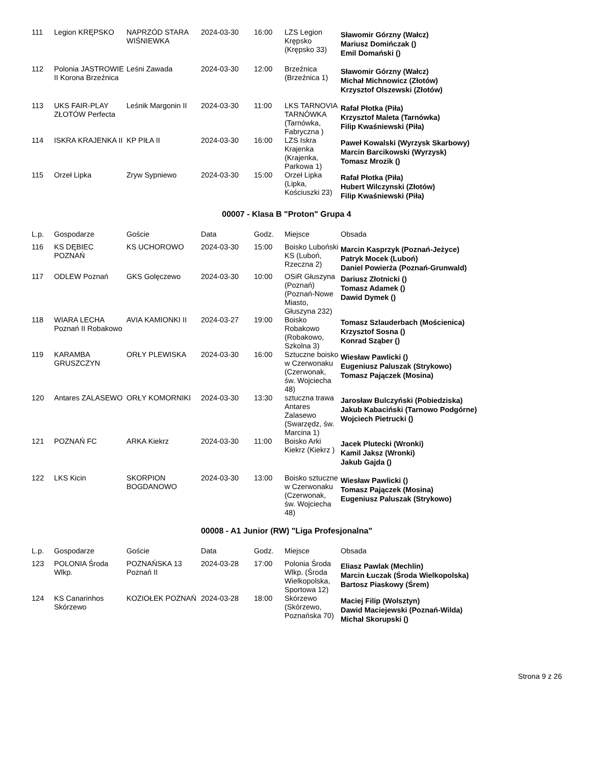| 111 | Legion KRĘPSKO | NAPRZÓD STARA WIŚNIEWKA | 2024-03-30 | 16:00 | LZS Legion Krępsko (Krępsko 33) | Sławomir Górzny (Wałcz) Mariusz Domińczak () Emil Domański () |
| 112 | Polonia JASTROWIE II Korona Brzeźnica | Leśni Zawada | 2024-03-30 | 12:00 | Brzeźnica (Brzeźnica 1) | Sławomir Górzny (Wałcz) Michał Michnowicz (Złotów) Krzysztof Olszewski (Złotów) |
| 113 | UKS FAIR-PLAY ZŁOTÓW Perfecta | Leśnik Margonin II | 2024-03-30 | 11:00 | LKS TARNOVIA TARNÓWKA (Tarnówka, Fabryczna ) | Rafał Płotka (Piła) Krzysztof Maleta (Tarnówka) Filip Kwaśniewski (Piła) |
| 114 | ISKRA KRAJENKA II | KP PIŁA II | 2024-03-30 | 16:00 | LZS Iskra Krajenka (Krajenka, Parkowa 1) | Paweł Kowalski (Wyrzysk Skarbowy) Marcin Barcikowski (Wyrzysk) Tomasz Mrozik () |
| 115 | Orzeł Lipka | Zryw Sypniewo | 2024-03-30 | 15:00 | Orzeł Lipka (Lipka, Kościuszki 23) | Rafał Płotka (Piła) Hubert Wilczynski (Złotów) Filip Kwaśniewski (Piła) |
00007 - Klasa B "Proton" Grupa 4
| L.p. | Gospodarze | Goście | Data | Godz. | Miejsce | Obsada |
| --- | --- | --- | --- | --- | --- | --- |
| 116 | KS DĘBIEC POZNAŃ | KS UCHOROWO | 2024-03-30 | 15:00 | Boisko Luboński KS (Luboń, Rzeczna 2) | Marcin Kasprzyk (Poznań-Jeżyce) Patryk Mocek (Luboń) Daniel Powierża (Poznań-Grunwald) |
| 117 | ODLEW Poznań | GKS Golęczewo | 2024-03-30 | 10:00 | OSiR Głuszyna (Poznań) (Poznań-Nowe Miasto, Głuszyna 232) | Dariusz Złotnicki () Tomasz Adamek () Dawid Dymek () |
| 118 | WIARA LECHA Poznań II Robakowo | AVIA KAMIONKI II | 2024-03-27 | 19:00 | Boisko Robakowo (Robakowo, Szkolna 3) | Tomasz Szlauderbach (Mościenica) Krzysztof Sosna () Konrad Sząber () |
| 119 | KARAMBA GRUSZCZYN | ORŁY PLEWISKA | 2024-03-30 | 16:00 | Sztuczne boisko w Czerwonaku (Czerwonak, św. Wojciecha 48) | Wiesław Pawlicki () Eugeniusz Paluszak (Strykowo) Tomasz Pajączek (Mosina) |
| 120 | Antares ZALASEWO | ORŁY KOMORNIKI | 2024-03-30 | 13:30 | sztuczna trawa Antares Zalasewo (Swarzędz, św. Marcina 1) | Jarosław Bulczyński (Pobiedziska) Jakub Kabaciński (Tarnowo Podgórne) Wojciech Pietrucki () |
| 121 | POZNAŃ FC | ARKA Kiekrz | 2024-03-30 | 11:00 | Boisko Arki Kiekrz (Kiekrz ) | Jacek Plutecki (Wronki) Kamil Jaksz (Wronki) Jakub Gajda () |
| 122 | LKS Kicin | SKORPION BOGDANOWO | 2024-03-30 | 13:00 | Boisko sztuczne w Czerwonaku (Czerwonak, św. Wojciecha 48) | Wiesław Pawlicki () Tomasz Pajączek (Mosina) Eugeniusz Paluszak (Strykowo) |
00008 - A1 Junior (RW) "Liga Profesjonalna"
| L.p. | Gospodarze | Goście | Data | Godz. | Miejsce | Obsada |
| --- | --- | --- | --- | --- | --- | --- |
| 123 | POLONIA Środa Wlkp. | POZNAŃSKA 13 Poznań II | 2024-03-28 | 17:00 | Polonia Środa Wlkp. (Środa Wielkopolska, Sportowa 12) | Eliasz Pawlak (Mechlin) Marcin Łuczak (Środa Wielkopolska) Bartosz Piaskowy (Śrem) |
| 124 | KS Canarinhos Skórzewo | KOZIOŁEK POZNAŃ | 2024-03-28 | 18:00 | Skórzewo (Skórzewo, Poznańska 70) | Maciej Filip (Wolsztyn) Dawid Maciejewski (Poznań-Wilda) Michał Skorupski () |
Strona 9 z 26